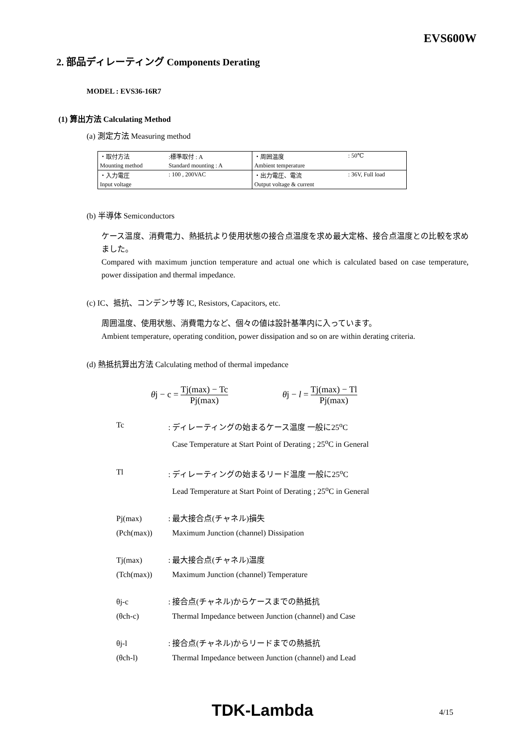EVS600W
2. 部品ディレーティング Components Derating
MODEL : EVS36-16R7
(1) 算出方法 Calculating Method
(a) 測定方法 Measuring method
| ・取付方法 | :標準取付 : A | ・周囲温度 | : 50℃ |
| Mounting method | Standard mounting : A | Ambient temperature | |
| ・入力電圧 | : 100 , 200VAC | ・出力電圧、電流 | : 36V, Full load |
| Input voltage | | Output voltage & current | |
(b) 半導体 Semiconductors
ケース温度、消費電力、熱抵抗より使用状態の接合点温度を求め最大定格、接合点温度との比較を求めました。
Compared with maximum junction temperature and actual one which is calculated based on case temperature, power dissipation and thermal impedance.
(c) IC、抵抗、コンデンサ等 IC, Resistors, Capacitors, etc.
周囲温度、使用状態、消費電力など、個々の値は設計基準内に入っています。
Ambient temperature, operating condition, power dissipation and so on are within derating criteria.
(d) 熱抵抗算出方法 Calculating method of thermal impedance
θj − c = Tj(max) − Tc Pj(max) θj − l = Tj(max) − Tl Pj(max)
Tc
: ディレーティングの始まるケース温度 一般に25<sup>o</sup>C
Case Temperature at Start Point of Derating ; 25<sup>o</sup>C in General
Tl
: ディレーティングの始まるリード温度 一般に25<sup>o</sup>C
Lead Temperature at Start Point of Derating ; 25<sup>o</sup>C in General
Pj(max)
: 最大接合点(チャネル)損失
(Pch(max))
Maximum Junction (channel) Dissipation
Tj(max)
: 最大接合点(チャネル)温度
(Tch(max))
Maximum Junction (channel) Temperature
θj-c
: 接合点(チャネル)からケースまでの熱抵抗
(θch-c)
Thermal Impedance between Junction (channel) and Case
θj-l
: 接合点(チャネル)からリードまでの熱抵抗
(θch-l)
Thermal Impedance between Junction (channel) and Lead
TDK-Lambda
4/15